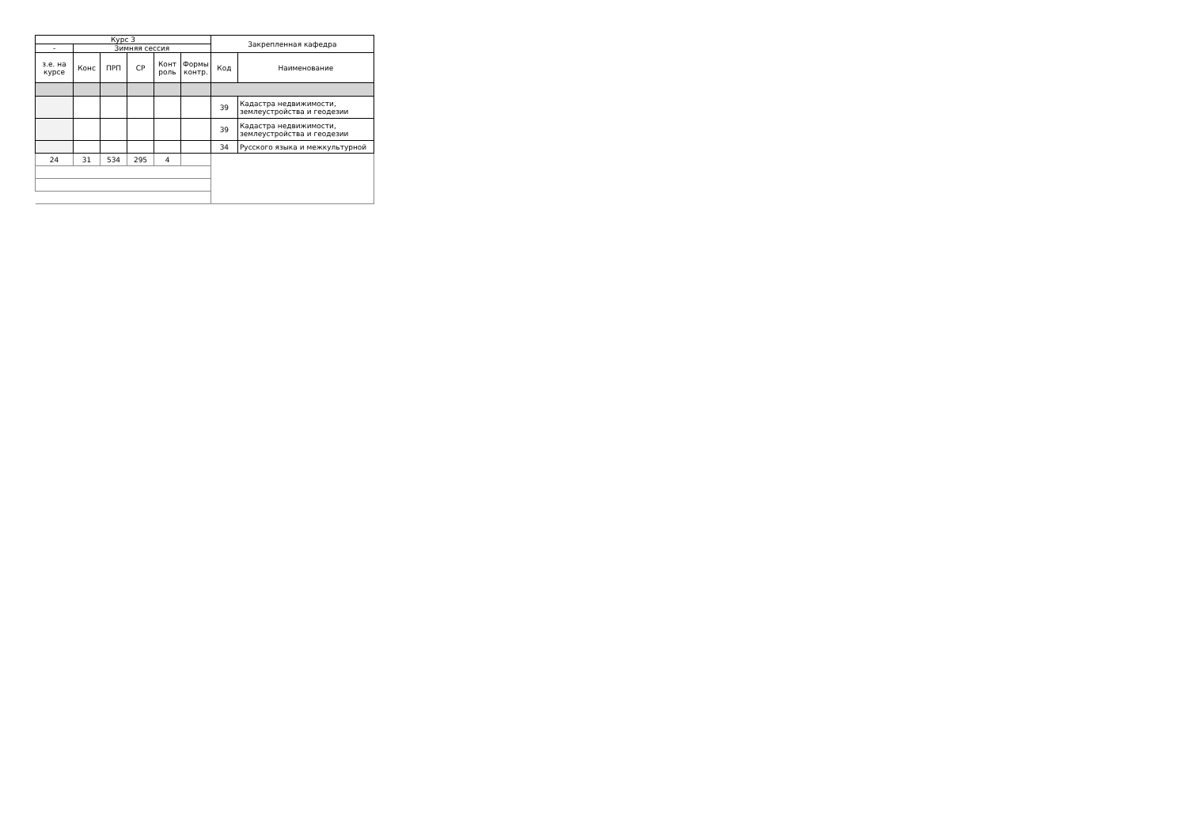| Курс 3 | | | | | | Закрепленная кафедра | |
| --- | --- | --- | --- | --- | --- | --- | --- |
| - | Зимняя сессия | | | | | | |
| з.е. на курсе | Конс | ПРП | СР | Конт роль | Формы контр. | Код | Наименование |
| | | | | | | 39 | Кадастра недвижимости, землеустройства и геодезии |
| | | | | | | 39 | Кадастра недвижимости, землеустройства и геодезии |
| | | | | | | 34 | Русского языка и межкультурной |
| 24 | 31 | 534 | 295 | 4 | | | |